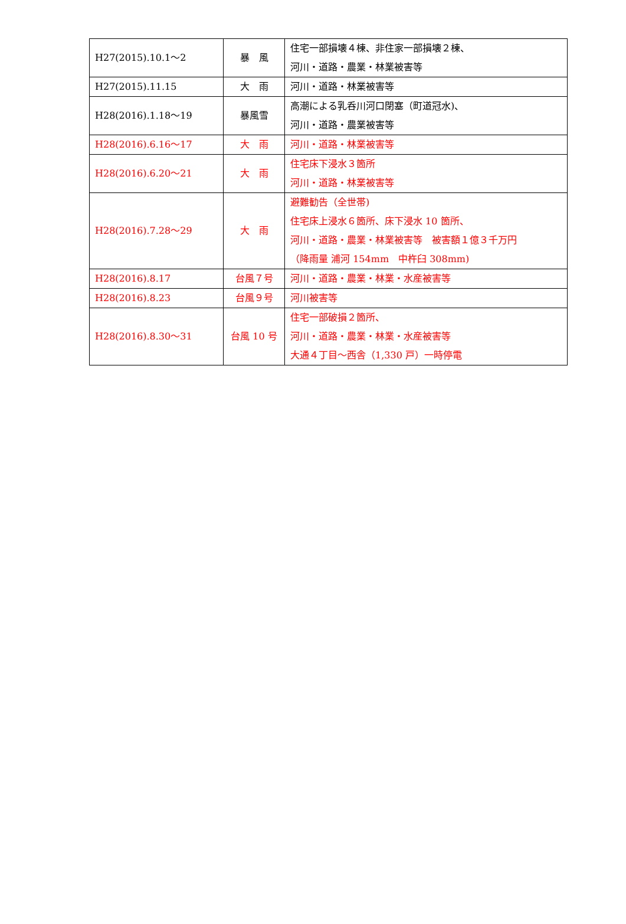| H27(2015).10.1～2 | 暴 風 | 住宅一部損壊４棟、非住家一部損壊２棟、 河川・道路・農業・林業被害等 |
| H27(2015).11.15 | 大 雨 | 河川・道路・林業被害等 |
| H28(2016).1.18～19 | 暴風雪 | 高潮による乳呑川河口閉塞（町道冠水)、 河川・道路・農業被害等 |
| H28(2016).6.16～17 | 大 雨 | 河川・道路・林業被害等 |
| H28(2016).6.20～21 | 大 雨 | 住宅床下浸水３箇所 河川・道路・林業被害等 |
| H28(2016).7.28～29 | 大 雨 | 避難勧告（全世帯) 住宅床上浸水６箇所、床下浸水 10 箇所、 河川・道路・農業・林業被害等 被害額１億３千万円 （降雨量 浦河 154mm 中杵臼 308mm) |
| H28(2016).8.17 | 台風７号 | 河川・道路・農業・林業・水産被害等 |
| H28(2016).8.23 | 台風９号 | 河川被害等 |
| H28(2016).8.30～31 | 台風 10 号 | 住宅一部破損２箇所、 河川・道路・農業・林業・水産被害等 大通４丁目～西舎（1,330 戸）一時停電 |